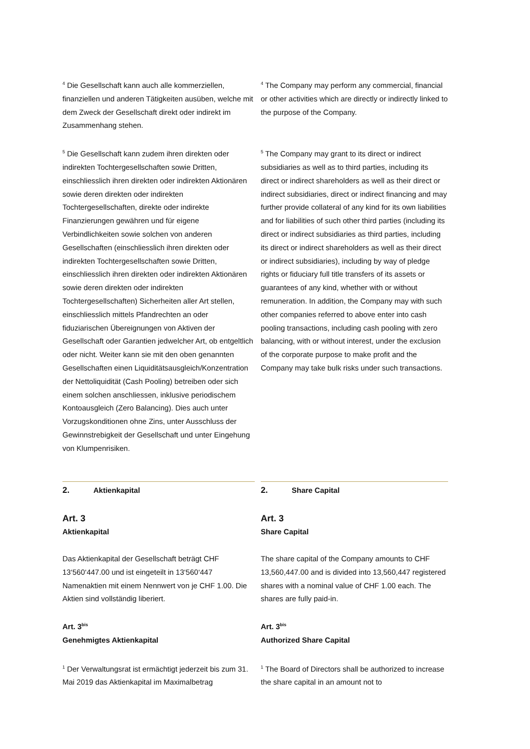<sup>4</sup> Die Gesellschaft kann auch alle kommerziellen, finanziellen und anderen Tätigkeiten ausüben, welche mit dem Zweck der Gesellschaft direkt oder indirekt im Zusammenhang stehen.
<sup>4</sup> The Company may perform any commercial, financial or other activities which are directly or indirectly linked to the purpose of the Company.
<sup>5</sup> Die Gesellschaft kann zudem ihren direkten oder indirekten Tochtergesellschaften sowie Dritten, einschliesslich ihren direkten oder indirekten Aktionären sowie deren direkten oder indirekten Tochtergesellschaften, direkte oder indirekte Finanzierungen gewähren und für eigene Verbindlichkeiten sowie solchen von anderen Gesellschaften (einschliesslich ihren direkten oder indirekten Tochtergesellschaften sowie Dritten, einschliesslich ihren direkten oder indirekten Aktionären sowie deren direkten oder indirekten Tochtergesellschaften) Sicherheiten aller Art stellen, einschliesslich mittels Pfandrechten an oder fiduziarischen Übereignungen von Aktiven der Gesellschaft oder Garantien jedwelcher Art, ob entgeltlich oder nicht. Weiter kann sie mit den oben genannten Gesellschaften einen Liquiditätsausgleich/Konzentration der Nettoliquidität (Cash Pooling) betreiben oder sich einem solchen anschliessen, inklusive periodischem Kontoausgleich (Zero Balancing). Dies auch unter Vorzugskonditionen ohne Zins, unter Ausschluss der Gewinnstrebigkeit der Gesellschaft und unter Eingehung von Klumpenrisiken.
<sup>5</sup> The Company may grant to its direct or indirect subsidiaries as well as to third parties, including its direct or indirect shareholders as well as their direct or indirect subsidiaries, direct or indirect financing and may further provide collateral of any kind for its own liabilities and for liabilities of such other third parties (including its direct or indirect subsidiaries as third parties, including its direct or indirect shareholders as well as their direct or indirect subsidiaries), including by way of pledge rights or fiduciary full title transfers of its assets or guarantees of any kind, whether with or without remuneration. In addition, the Company may with such other companies referred to above enter into cash pooling transactions, including cash pooling with zero balancing, with or without interest, under the exclusion of the corporate purpose to make profit and the Company may take bulk risks under such transactions.
2. Aktienkapital 2. Share Capital
Art. 3
Aktienkapital
Das Aktienkapital der Gesellschaft beträgt CHF 13‘560‘447.00 und ist eingeteilt in 13‘560‘447 Namenaktien mit einem Nennwert von je CHF 1.00. Die Aktien sind vollständig liberiert.
Art. 3<sup>bis</sup>
Genehmigtes Aktienkapital
<sup>1</sup> Der Verwaltungsrat ist ermächtigt jederzeit bis zum 31. Mai 2019 das Aktienkapital im Maximalbetrag
Art. 3
Share Capital
The share capital of the Company amounts to CHF 13,560,447.00 and is divided into 13,560,447 registered shares with a nominal value of CHF 1.00 each. The shares are fully paid-in.
Art. 3<sup>bis</sup>
Authorized Share Capital
<sup>1</sup> The Board of Directors shall be authorized to increase the share capital in an amount not to